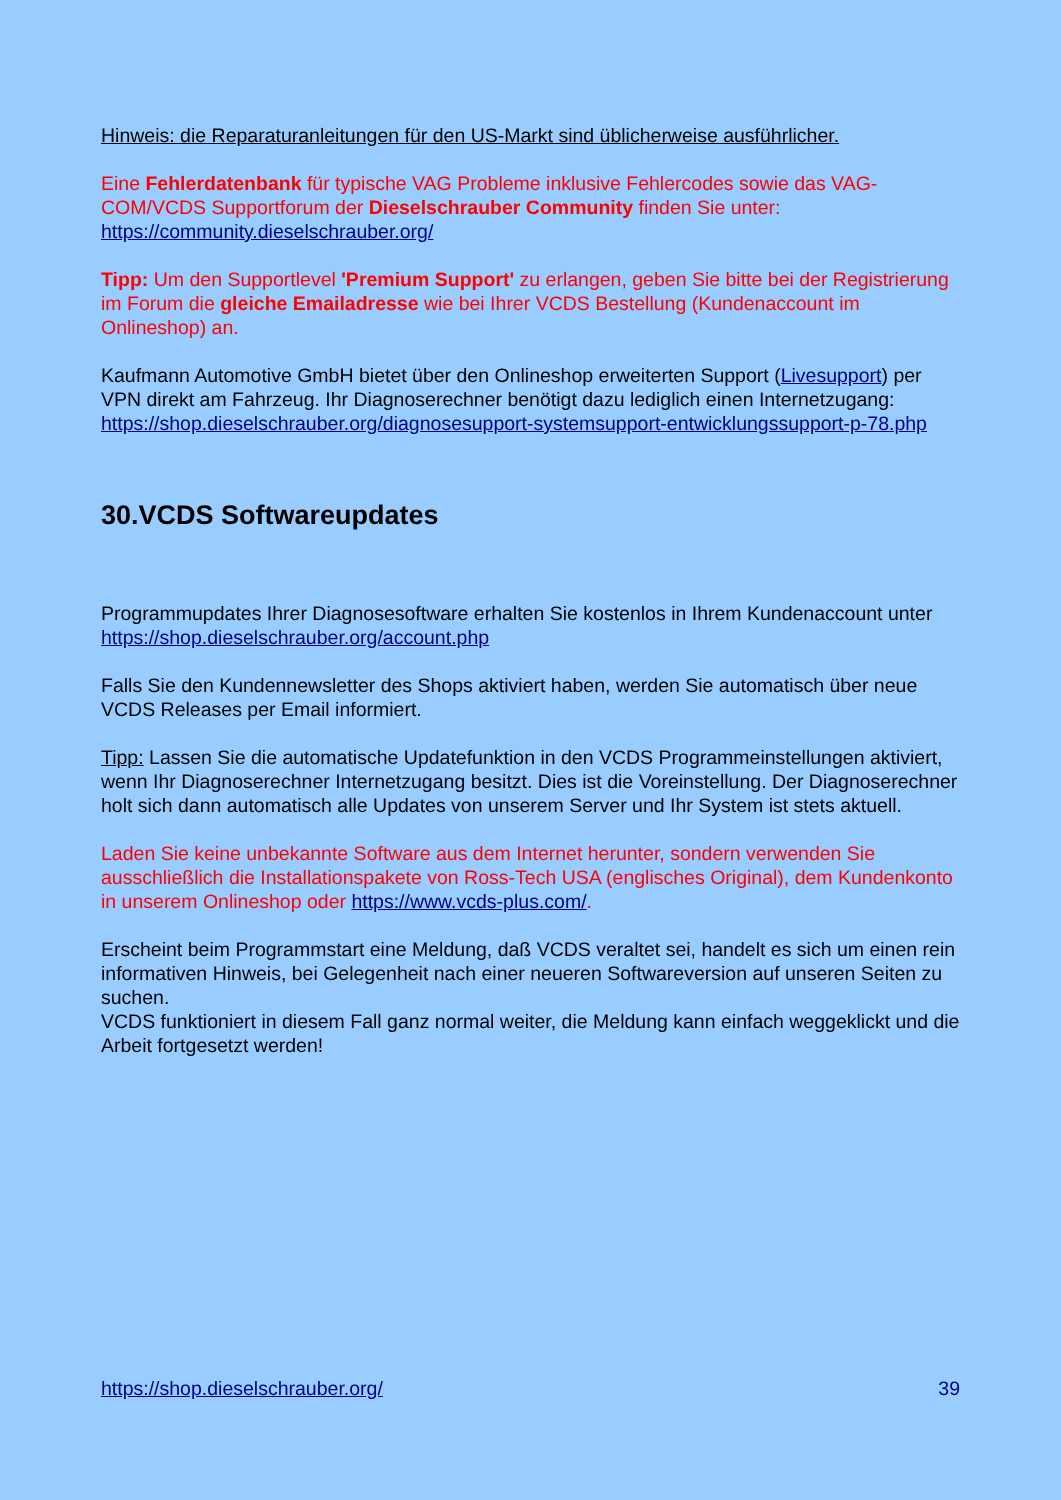Hinweis: die Reparaturanleitungen für den US-Markt sind üblicherweise ausführlicher.
Eine Fehlerdatenbank für typische VAG Probleme inklusive Fehlercodes sowie das VAG-COM/VCDS Supportforum der Dieselschrauber Community finden Sie unter: https://community.dieselschrauber.org/
Tipp: Um den Supportlevel 'Premium Support' zu erlangen, geben Sie bitte bei der Registrierung im Forum die gleiche Emailadresse wie bei Ihrer VCDS Bestellung (Kundenaccount im Onlineshop) an.
Kaufmann Automotive GmbH bietet über den Onlineshop erweiterten Support (Livesupport) per VPN direkt am Fahrzeug. Ihr Diagnoserechner benötigt dazu lediglich einen Internetzugang:
https://shop.dieselschrauber.org/diagnosesupport-systemsupport-entwicklungssupport-p-78.php
30.VCDS Softwareupdates
Programmupdates Ihrer Diagnosesoftware erhalten Sie kostenlos in Ihrem Kundenaccount unter https://shop.dieselschrauber.org/account.php
Falls Sie den Kundennewsletter des Shops aktiviert haben, werden Sie automatisch über neue VCDS Releases per Email informiert.
Tipp: Lassen Sie die automatische Updatefunktion in den VCDS Programmeinstellungen aktiviert, wenn Ihr Diagnoserechner Internetzugang besitzt. Dies ist die Voreinstellung. Der Diagnoserechner holt sich dann automatisch alle Updates von unserem Server und Ihr System ist stets aktuell.
Laden Sie keine unbekannte Software aus dem Internet herunter, sondern verwenden Sie ausschließlich die Installationspakete von Ross-Tech USA (englisches Original), dem Kundenkonto in unserem Onlineshop oder https://www.vcds-plus.com/.
Erscheint beim Programmstart eine Meldung, daß VCDS veraltet sei, handelt es sich um einen rein informativen Hinweis, bei Gelegenheit nach einer neueren Softwareversion auf unseren Seiten zu suchen.
VCDS funktioniert in diesem Fall ganz normal weiter, die Meldung kann einfach weggeklickt und die Arbeit fortgesetzt werden!
https://shop.dieselschrauber.org/ 39